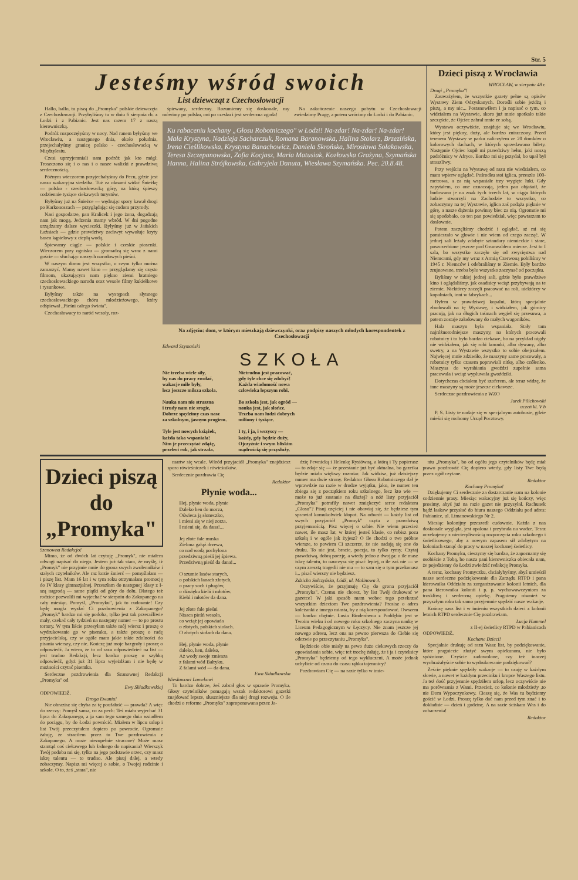Str. 5
Jesteśmy wśród swoich
List dziewcząt z Czechosłowacji
Hallo, hallo, tu piszą do „Promyka" polskie dziewczęta z Czechosłowacji. Przybyliśmy tu w dniu 6 sierpnia rb. z Łodzi i z Pabianic. Jest nas razem 17 z naszą kierowniczką.
Podróż rozpoczęłyśmy w nocy. Nad ranem byłyśmy we Wrocławiu, a następnego dnia, około południa, przejechałyśmy granicę polsko - czechosłowacką w Międzylesiu.
Czesi uprzyjemniali nam podróż jak kto mógł. Troszczono się i o nas i o nasze walizki z prawdziwą serdecznością.
Późnym wieczorem przyjechałyśmy do Pecu, gdzie jest nasza wakacyjna siedziba. Tuż za oknami widać Śnieżkę — polsko - czechosłowacką górę, na którą śpieszy codziennie tysiące ciekawych turystów.
Byłyśmy już na Śnieżce — wędrując spory kawał drogi po Karkonoszach — przyglądając się cudom przyrody.
Nasi gospodarze, pan Kralicek i jego żona, dogadzają nam jak mogą. Jedzenia mamy wbród. W dni pogodne urządzamy dalsze wycieczki. Byłyśmy już w Jańskich Łaźniach — gdzie prawdziwy zachwyt wywołuje kryty basen kąpielowy z ciepłą wodą.
Śpiewamy ciągle — polskie i czeskie piosenki. Wieczorem przy ognisku — gromadzą się wraz z nami goście — słuchając naszych narodowych pieśni.
W naszym domu jest wszystko, o czym tylko można zamarzyć. Mamy nawet kino — przyglądamy się często filmom, ukazującym nam piękno ziemi bratniego czechosłowackiego narodu oraz wesołe filmy kukiełkowe i rysunkowe.
Byłyśmy także na występach słynnego czechosłowackiego chóru młodzieżowego, który odśpiewał „Pieśni całego świata".
Czechosłowacy to naród wesoły, roz-
śpiewany, serdeczny. Rozumiemy się doskonale, my mówimy po polsku, oni po czesku i jest serdeczna zgoda!
Na zakończenie naszego pobytu w Czechosłowacji zwiedzimy Pragę, a potem wrócimy do Łodzi i do Pabianic.
Ku rabaceniu kochany „Głosu Robotniczego" w Łodzi! Na-zdar! Na-zdar! Na-zdar! Mała Krystyna, Nadzieja Sacharczuk, Romana Baranowska, Halina Stolarz, Brzezińska, Irena Cieślikowska, Krystyna Banachowicz, Daniela Skrońska, Mirosława Sołakowska, Teresa Szczepanowska, Zofia Kocjasz, Maria Matusiak, Kozłowska Grażyna, Szymańska Hanna, Halina Strójkowska, Gabryjela Danuta, Wiesława Szymańska. Pec. 20.8.48.
Na zdjęciu: dom, w którym mieszkają dziewczynki, oraz podpisy naszych młodych korespondentek z Czechosłowacji
Edward Szymański
SZKOŁA
Nie trzeba wiele siły,
by nas do pracy zwołać,
wakacje miłe były,
lecz jeszcze milsza szkoła.
Nauka nam nie straszna
i trudy nam nie srogie,
Dobrze spędzimy czas nasz
za szkolnym, jasnym progiem.
Tyle jest nowych książek,
każda taka wspaniała!
Nim je przeczytać zdążę,
przeleci rok, jak strzała.
Nietrudno jest pracować,
gdy tyle chce się zdobyć!
Każda wiadomość nowa
człowieka lepszym robi.
Bo szkoła jest, jak ogród —
nauka jest, jak słońce.
Trzeba nam ludzi dobrych
miliony i tysiące.
I ty, i ja, i wszyscy —
każdy, gdy będzie duży,
Ojczyźnie i swym bliskim
mądrością się przysłuży.
Dzieci piszą z Wrocławia
WROCŁAW, w sierpniu 48 r.
Drogi „Promyku"!
Zauważyłem, że wszystkie gazety pełne są opisów Wystawy Ziem Odzyskanych. Dorośli sobie jeżdżą i piszą, a my nic... Postanowiłem i ja napisać o tym, co widziałem na Wystawie, skoro już mnie spotkało takie szczęście, że Ojciec zabrał mnie ze sobą.
Wystawa oczywiście, znajduje się we Wrocławiu, który jest piękny, duży, ale bardzo zniszczony. Przed terenem Wystawy w parku naliczyłem ze 20 domków o kolorowych dachach, w których sprzedawano bilety. Następnie Ojciec kupił mi prawdziwy hełm, jaki noszą podróżnicy w Afryce. Bardzo mi się przydał, bo upał był straszliwy.
Przy wejściu na Wystawę od razu nie wiedziałem, co mam wpierw oglądać. Pośrodku stoi iglica, przeszło 100-metrowa, a za nią wspaniałe trzy wygięte łuki. Gdy zapytałem, co one oznaczają, jeden pan objaśnił, że budowano je na znak tych trzech lat, w ciągu których ludzie stworzyli na Zachodzie to wszystko, co zobaczymy na tej Wystawie, iglica zaś podąża pięknie w górę, a nasze dążenia powinny biec za nią. Ogromnie mi się spodobało, co ten pan powiedział, więc powtarzam to dosłownie.
Potem zaczęliśmy chodzić i oglądać, aż mi się pomieszało w głowie i nie wiem od czego zacząć. W jednej sali leżały zdobyte sztandary niemieckie i stare, poszczerbione jeszcze pod Grunwaldem miecze. Jest to I sala, bo wszystko zaczęło się od zwycięstwa nad Niemcami, gdy my wraz z Armią Czerwoną pobiliśmy w 1945 r. Niemców i odebraliśmy te Ziemie. Były bardzo zrujnowane, trzeba było wszystko zaczynać od początku.
Byliśmy w takiej jednej sali, gdzie było prawdziwe kino i oglądaliśmy, jak osadnicy wciąż przybywają na te ziemie. Niektórzy zaczęli pracować na roli, niektórzy w kopalniach, inni w fabrykach...
Byłem w prawdziwej kopalni, którą specjalnie zbudowali na tę Wystawę, i widziałem, jak górnicy pracują, jak na długich taśmach węgiel się przesuwa, a potem zostaje załadowany do małych wagoników.
Hala maszyn była wspaniała. Stały tam najróżnorodniejsze maszyny, na których pracowali robotnicy i to było bardzo ciekawe, bo na przykład nigdy nie widziałem, jak się robi koronki, albo dywany, albo swetry, a na Wystawie wszystko to sobie obejrzałem. Najwięcej mnie zdziwiło, że maszyny same pracowały, a robotnicy tylko czasem poprawiali nitkę, albo czółenko. Maszyna do wyrabiania gwoździ zupełnie sama pracowała i wciąż wypluwała gwoździki.
Dotychczas chciałem być szoferem, ale teraz widzę, że inne maszyny są może jeszcze ciekawsze.
Serdeczne pozdrowienia z WZO
Jurek Pilichowski
uczeń kl. V b
P. S. Listy te nadaje się w specjalnym autobusie, gdzie mieści się ruchomy Urząd Pocztowy.
Dzieci piszą do „Promyka"
Szanowna Redakcjo!
Mimo, że od dwóch lat czytuję „Promyk", nie miałem odwagi napisać do niego. Jestem już tak stara, że myślę, iż „Promyk" nie przyjmie mnie do grona swych zwolenników i stałych czytelników. Ale raz kozie śmierć — pomyślałam — i piszę list. Mam 16 lat i w tym roku otrzymałam promocję do IV klasy gimnazjalnej. Przeszłam do następnej klasy z I-szą nagrodą — same piątki od góry do dołu. Dlatego też rodzice pozwolili mi wyjechać w sierpniu do Zakopanego na cały miesiąc. Pomyśl, „Promyku", jak to cudownie! Czy będę mogła wysłać Ci pozdrowienia z Zakopanego? „Promyk" bardzo mi się podoba, tylko jest tak przeraźliwie mały, czekać cały tydzień na następny numer — to po prostu tortury. W tym liście przesyłam także mój wiersz i proszę o wydrukowanie go w pisemku, a także proszę o radę przyjacielską, czy w ogóle mam jakie takie zdolności do pisania wierszy, czy nie. Kończę już moje bazgroły i proszę o odpowiedź. Ja wiem, że to od razu odpowiedzieć na list — jest trudno Redakcji, lecz bardzo proszę o szybką odpowiedź, gdyż już 31 lipca wyjeżdżam i nie będę w możności czytać pisemka.
Serdeczne pozdrowienia dla Szanownej Redakcji „Promyka" od
Ewy Składkowskiej
ODPOWIEDŹ.
Droga Ewuniu!
Nie obrazisz się chyba za tę poufałość — prawda? A więc do rzeczy: Pomyśl sama, co za pech: Teś miała wyjechać 31 lipca do Zakopanego, a ja sam tego samego dnia wsiadłem do pociągu, by do Łodzi powrócić. Miałem w lipcu urlop i list Twój przeczytałem dopiero po powrocie. Ogromnie żałuję, że straciłem przez to Twe pozdrowienia z Zakopanego. A może niezupełnie stracone? Może masz stamtąd coś ciekawego lub ładnego do napisania? Wierszyk Twój podoba mi się, tylko na jego podstawie orzec, czy masz iskrę talentu — to trudno. Ale pisuj dalej, a wtedy zobaczymy. Napisz mi więcej o sobie, o Twojej rodzinie i szkole. O to, żeś „stara", nie
martw się wcale. Wśród przyjaciół „Promyka" znajdziesz sporo rówieśniczek i rówieśników.
Serdecznie pozdrawia Cię
Redaktor
Płynie woda...
Hej, płynie woda, płynie
Daleko hen do morza,
Oświeca ją słoneczko,
i mieni się w niej zorza.
I mieni się, da dana!...
Jej złote fale muska
Zielona gałąź drzewa,
co nad wodą pochylona
przedziwną pieśń jej śpiewa.
Przedziwną pieśń da dana!...
O szumie lasów starych,
o polskich łanach złotych,
o pracy soch i pługów,
o dźwięku kielń i młotów.
Kielń i młotów da dana.
Jej złote fale pieśni
Nisaca pieśń wesoła,
co wciąż jej opowiada
o złotych, polskich siołach.
O złotych siołach da dana.
Hej, płynie woda, płynie
daleko, hen, daleko,
Aż wody swoje zmiesza
z falami wód Bałtyku.
Z falami wód — da dana.
Ewa Składkowska
Wiesławowi Lamekowi
To bardzo dobrze, żeś zabrał głos w sprawie Promyka. Głosy czytelników pomagają wszak redaktorowi gazetki znajdować lepsze, słuszniejsze dla niej drogi rozwoju. O ile chodzi o reforme „Promyka" zaproponowana przez Ja-
dzię Pewnicką i Helenkę Rysiówną, a którą i Ty popierasz — to zdaje się — że przestanie już być aktualna, bo gazetka będzie miała większy rozmiar. Jak widzisz, już dzisiejszy numer ma dwie strony. Redaktor Głosu Robotniczego dał je wprawdzie na razie w drodze wyjątku, jako, że numer ten zbiega się z początkiem roku szkolnego, lecz kto wie — może to już zostanie na dłużej? a nóż listy przyjaciół „Promyka" potrafiły nawet zmiękczyć serce redaktora „Głosu"? Pisuj częściej i nie obawiaj się, że będziesz tym sprawiał komukolwiek kłopot. Na odwrót — każdy list od swych przyjaciół „Promyk" czyta z prawdziwą przyjemnością. Pisz więcej o sobie. Nie wiem przecież nawet, ile masz lat, w której jesteś klasie, co robisz poza szkołą i w ogóle jak żyjesz? O ile chodzi o twe próbne wiersze, to powiem Ci szczerze, że nie nadają się one do druku. To nie jest, bracie, poezja, to tylko rymy. Czytaj prawdziwą, dobrą poezję, a wtedy jedno z dwojga: o ile masz iskrę talentu, to nauczysz się pisać lepiej, o ile zaś nie — w czym zresztą tragedii nie ma — to sam się o tym przekonasz i... pisać wierszy nie będziesz.
Zdzicha Solczyńska, Łódź, ul. Malinowa 3.
Oczywiście, że przyjmuję Cię do grona przyjaciół „Promyka". Czemu nie chcesz, by list Twój drukować w gazetce? W jaki sposób mam wobec tego przekazać wszystkim dzieciom Twe pozdrowienia? Prosisz o adres koleżanki z innego miasta, by z nią korespondować. Owszem — bardzo chętnie. Lusia Binderówna z Poddębic jest w Twoim wieku i od nowego roku szkolnego zaczyna naukę w Liceum Pedagogicznym w Łęczycy. Nie znam jeszcze jej nowego adresu, lecz ona na pewno pierwsza do Ciebie się odezwie po przeczytaniu „Promyka".
Będziecie obie miały na pewo dużo ciekawych rzeczy do opowiadania sobie, więc też trochę żałuję, że i ja i czytelnicy „Promyka" będziemy od tego wykluczeni. A może jednak uchylicie od czasu do czasu rąbka tajemnicy?
Pozdrawiam Cię — na razie tylko w imie-
niu „Promyka", bo od ogółu jego czytelników będę miał prawo pozdrowić Cię dopiero wtedy, gdy listy Twe będą przez ogół czytane.
Redaktor
Kochany Promyku!
Dziękujemy Ci serdecznie za dostarczanie nam na kolonie codziennie prasy. Miesiąc wakacyjny już się kończy, więc prosimy, abyś już na razie gazet nie przysyłał. Rachunek bądź łaskaw przysłać do biura naszego Oddziału pod adres: Pabianice, ul. Limanowskiego Nr 2.
Miesiąc kolonijny przeszedł cudownie. Każda z nas doskonale wygląda, jest opalona i przybrała na wadze. Teraz oczekujemy z niecierpliwością rozpoczęcia roku szkolnego i świetlicowego, aby z nowym zapasem sił zdobytym na koloniach stanąć do pracy w naszej kochanej świetlicy.
Kochany Promyku, cieszymy się bardzo, że zapoznamy się osobiście z Tobą, bo nasza pani kierowniczka obiecała nam, że pojedziemy do Łodzi zwiedzić redakcję Promyka.
A teraz, kochany Promyczku, chciałybyśmy, abyś umieścił nasze serdeczne podziękowanie dla Zarządu RTPD i pana kierownika Oddziału za zorganizowanie kolonii letnich, dla pana kierownika kolonii i p. p. wychowawczyniom za troskliwą i serdeczną opiekę. Pragniemy również w przyszłym roku tak samo przyjemnie spędzić nasze wakacje.
Kończę nasz list i w imieniu wszystkich dzieci z kolonii letnich RTPD serdecznie Cię pozdrawiam.
Lucja Hummel
z II-ej świetlicy RTPD w Pabianicach
ODPOWIEDŹ.
Kochane Dzieci!
Specjalnie drukuję od razu Wasz list, by podziękowanie, które pragniecie złożyć swym opiekunom, nie było spóźnione. Czyście zadowolone, czy też inaczej wyobrażałyście sobie to wydrukowanie podziękowań?
Żeście pięknie spędziły wakacje — to czuję w każdym słowie, a nawet w każdym przecinku i kropce Waszego listu. Ja też dość przyjemnie spędziłem urlop, lecz oczywiście nie ma porównania z Wami. Przecież, co kolonie młodzieży ,to nie Dom Wypoczynkowy. Cieszę się, że Was tu będziemy gościć w Łodzi. Proszę tylko dać nam przed tym znać i to dokładnie — dzień i godzinę. A na razie ściskam Was i do zobaczenia!
Redaktor